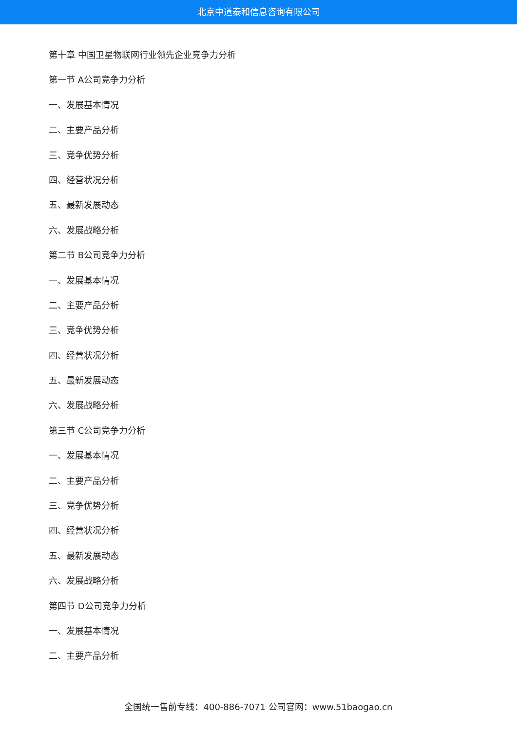北京中道泰和信息咨询有限公司
第十章 中国卫星物联网行业领先企业竞争力分析
第一节 A公司竞争力分析
一、发展基本情况
二、主要产品分析
三、竞争优势分析
四、经营状况分析
五、最新发展动态
六、发展战略分析
第二节 B公司竞争力分析
一、发展基本情况
二、主要产品分析
三、竞争优势分析
四、经营状况分析
五、最新发展动态
六、发展战略分析
第三节 C公司竞争力分析
一、发展基本情况
二、主要产品分析
三、竞争优势分析
四、经营状况分析
五、最新发展动态
六、发展战略分析
第四节 D公司竞争力分析
一、发展基本情况
二、主要产品分析
全国统一售前专线：400-886-7071 公司官网：www.51baogao.cn